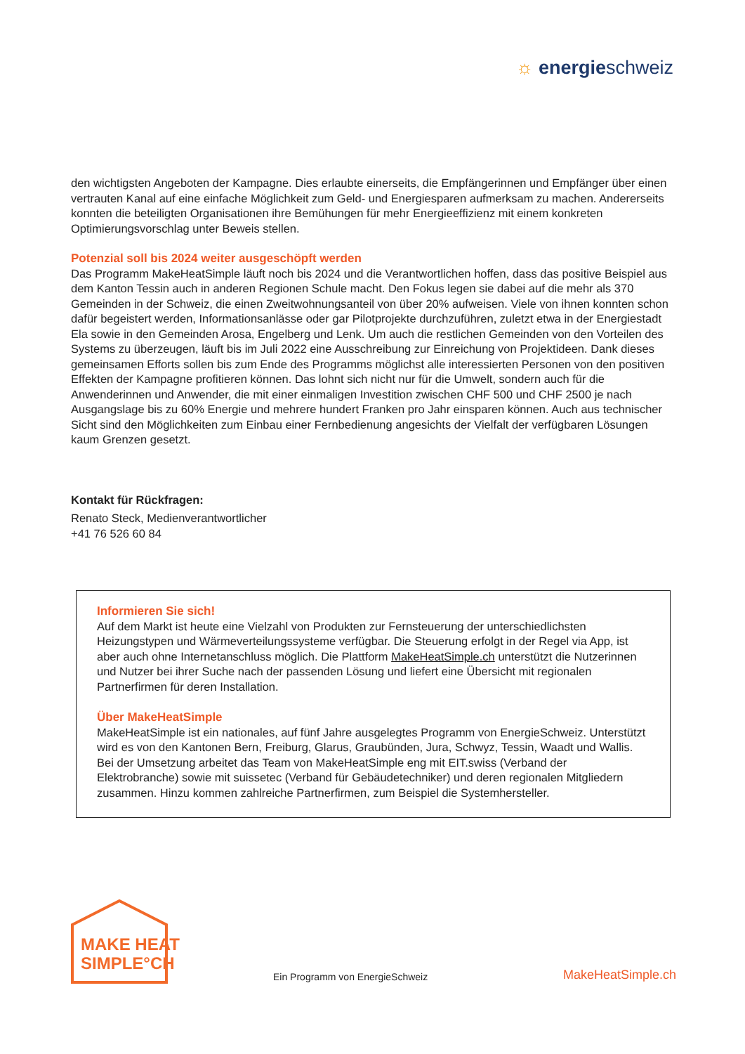☼ energieschweiz
den wichtigsten Angeboten der Kampagne. Dies erlaubte einerseits, die Empfängerinnen und Empfänger über einen vertrauten Kanal auf eine einfache Möglichkeit zum Geld- und Energiesparen aufmerksam zu machen. Andererseits konnten die beteiligten Organisationen ihre Bemühungen für mehr Energieeffizienz mit einem konkreten Optimierungsvorschlag unter Beweis stellen.
Potenzial soll bis 2024 weiter ausgeschöpft werden
Das Programm MakeHeatSimple läuft noch bis 2024 und die Verantwortlichen hoffen, dass das positive Beispiel aus dem Kanton Tessin auch in anderen Regionen Schule macht. Den Fokus legen sie dabei auf die mehr als 370 Gemeinden in der Schweiz, die einen Zweitwohnungsanteil von über 20% aufweisen. Viele von ihnen konnten schon dafür begeistert werden, Informationsanlässe oder gar Pilotprojekte durchzu­führen, zuletzt etwa in der Energiestadt Ela sowie in den Gemeinden Arosa, Engelberg und Lenk. Um auch die restlichen Gemeinden von den Vorteilen des Systems zu überzeugen, läuft bis im Juli 2022 eine Ausschreibung zur Einreichung von Projektideen. Dank dieses gemeinsamen Efforts sollen bis zum Ende des Programms möglichst alle interessierten Personen von den positiven Effekten der Kampagne profitieren können. Das lohnt sich nicht nur für die Umwelt, sondern auch für die Anwenderinnen und Anwender, die mit einer einmaligen Investition zwischen CHF 500 und CHF 2500 je nach Ausgangslage bis zu 60% Energie und mehrere hundert Franken pro Jahr einsparen können. Auch aus technischer Sicht sind den Möglich­keiten zum Einbau einer Fernbedienung angesichts der Vielfalt der verfügbaren Lösungen kaum Grenzen gesetzt.
Kontakt für Rückfragen:
Renato Steck, Medienverantwortlicher
+41 76 526 60 84
Informieren Sie sich!
Auf dem Markt ist heute eine Vielzahl von Produkten zur Fernsteuerung der unterschiedlichsten Heizungstypen und Wärmeverteilungssysteme verfügbar. Die Steuerung erfolgt in der Regel via App, ist aber auch ohne Internetanschluss möglich. Die Plattform MakeHeatSimple.ch unterstützt die Nutzerinnen und Nutzer bei ihrer Suche nach der passenden Lösung und liefert eine Übersicht mit regionalen Partnerfirmen für deren Installation.
Über MakeHeatSimple
MakeHeatSimple ist ein nationales, auf fünf Jahre ausgelegtes Programm von EnergieSchweiz. Unterstützt wird es von den Kantonen Bern, Freiburg, Glarus, Graubünden, Jura, Schwyz, Tessin, Waadt und Wallis. Bei der Umsetzung arbeitet das Team von MakeHeatSimple eng mit EIT.swiss (Verband der Elektrobranche) sowie mit suissetec (Verband für Gebäudetechniker) und deren regionalen Mitgliedern zusammen. Hinzu kommen zahlreiche Partnerfirmen, zum Beispiel die Systemhersteller.
MAKE HEAT
SIMPLE°CH
Ein Programm von EnergieSchweiz
MakeHeatSimple.ch